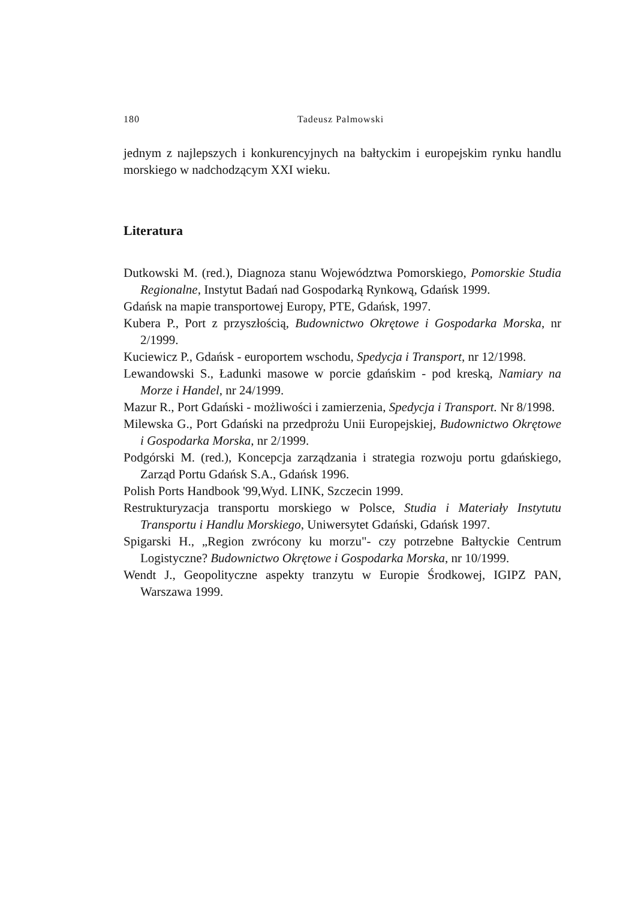180 Tadeusz Palmowski
jednym z najlepszych i konkurencyjnych na bałtyckim i europejskim rynku handlu morskiego w nadchodzącym XXI wieku.
Literatura
Dutkowski M. (red.), Diagnoza stanu Województwa Pomorskiego, Pomorskie Studia Regionalne, Instytut Badań nad Gospodarką Rynkową, Gdańsk 1999.
Gdańsk na mapie transportowej Europy, PTE, Gdańsk, 1997.
Kubera P., Port z przyszłością, Budownictwo Okrętowe i Gospodarka Morska, nr 2/1999.
Kuciewicz P., Gdańsk - europortem wschodu, Spedycja i Transport, nr 12/1998.
Lewandowski S., Ładunki masowe w porcie gdańskim - pod kreską, Namiary na Morze i Handel, nr 24/1999.
Mazur R., Port Gdański - możliwości i zamierzenia, Spedycja i Transport. Nr 8/1998.
Milewska G., Port Gdański na przedprożu Unii Europejskiej, Budownictwo Okrętowe i Gospodarka Morska, nr 2/1999.
Podgórski M. (red.), Koncepcja zarządzania i strategia rozwoju portu gdańskiego, Zarząd Portu Gdańsk S.A., Gdańsk 1996.
Polish Ports Handbook '99,Wyd. LINK, Szczecin 1999.
Restrukturyzacja transportu morskiego w Polsce, Studia i Materiały Instytutu Transportu i Handlu Morskiego, Uniwersytet Gdański, Gdańsk 1997.
Spigarski H., „Region zwrócony ku morzu"- czy potrzebne Bałtyckie Centrum Logistyczne? Budownictwo Okrętowe i Gospodarka Morska, nr 10/1999.
Wendt J., Geopolityczne aspekty tranzytu w Europie Środkowej, IGIPZ PAN, Warszawa 1999.